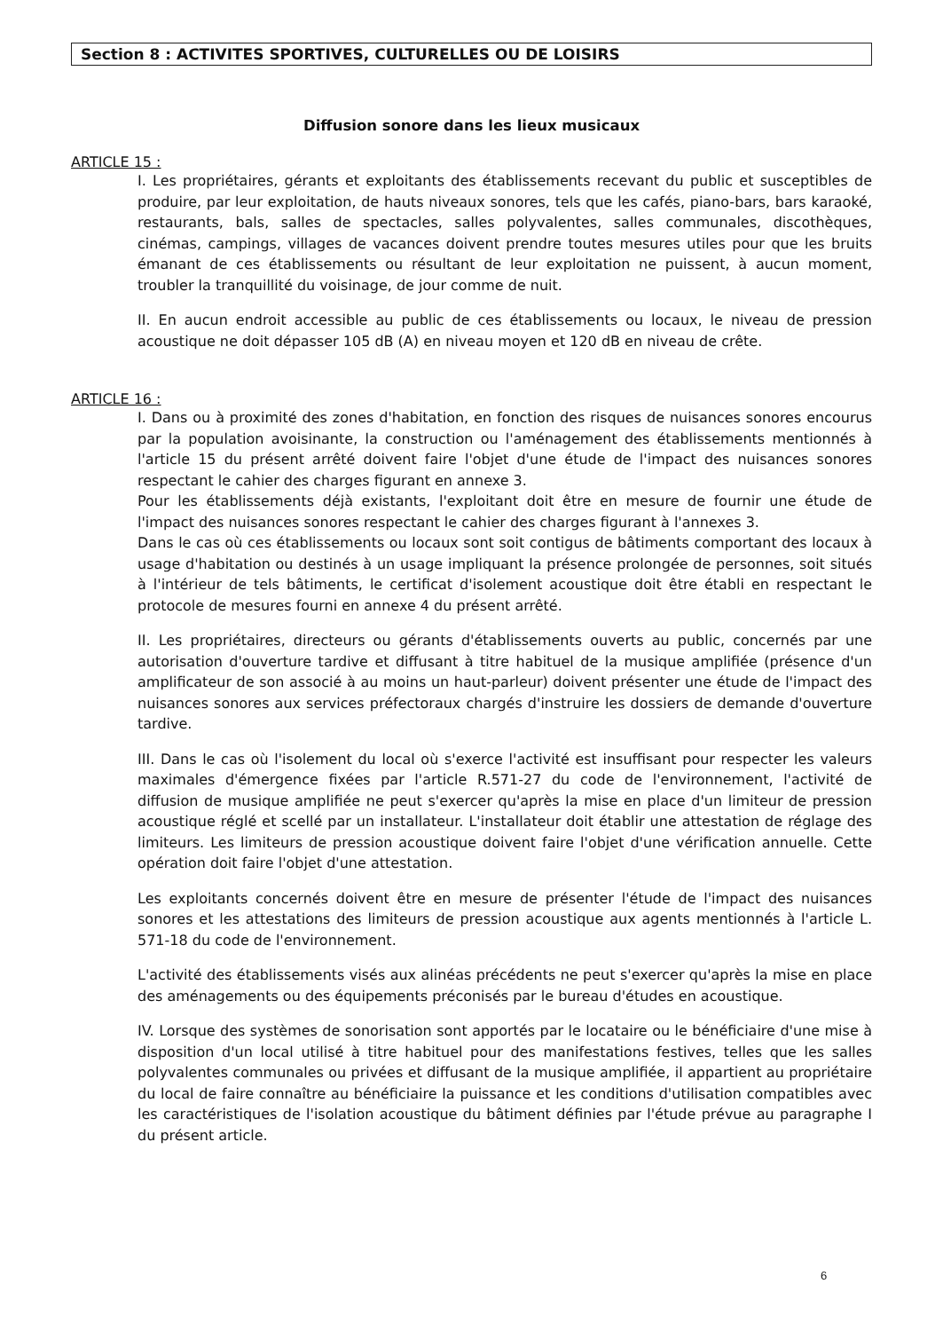Section 8 : ACTIVITES SPORTIVES, CULTURELLES OU DE LOISIRS
Diffusion sonore dans les lieux musicaux
ARTICLE 15 :
I. Les propriétaires, gérants et exploitants des établissements recevant du public et susceptibles de produire, par leur exploitation, de hauts niveaux sonores, tels que les cafés, piano-bars, bars karaoké, restaurants, bals, salles de spectacles, salles polyvalentes, salles communales, discothèques, cinémas, campings, villages de vacances doivent prendre toutes mesures utiles pour que les bruits émanant de ces établissements ou résultant de leur exploitation ne puissent, à aucun moment, troubler la tranquillité du voisinage, de jour comme de nuit.
II. En aucun endroit accessible au public de ces établissements ou locaux, le niveau de pression acoustique ne doit dépasser 105 dB (A) en niveau moyen et 120 dB en niveau de crête.
ARTICLE 16 :
I. Dans ou à proximité des zones d'habitation, en fonction des risques de nuisances sonores encourus par la population avoisinante, la construction ou l'aménagement des établissements mentionnés à l'article 15 du présent arrêté doivent faire l'objet d'une étude de l'impact des nuisances sonores respectant le cahier des charges figurant en annexe 3.
Pour les établissements déjà existants, l'exploitant doit être en mesure de fournir une étude de l'impact des nuisances sonores respectant le cahier des charges figurant à l'annexes 3.
Dans le cas où ces établissements ou locaux sont soit contigus de bâtiments comportant des locaux à usage d'habitation ou destinés à un usage impliquant la présence prolongée de personnes, soit situés à l'intérieur de tels bâtiments, le certificat d'isolement acoustique doit être établi en respectant le protocole de mesures fourni en annexe 4 du présent arrêté.
II. Les propriétaires, directeurs ou gérants d'établissements ouverts au public, concernés par une autorisation d'ouverture tardive et diffusant à titre habituel de la musique amplifiée (présence d'un amplificateur de son associé à au moins un haut-parleur) doivent présenter une étude de l'impact des nuisances sonores aux services préfectoraux chargés d'instruire les dossiers de demande d'ouverture tardive.
III. Dans le cas où l'isolement du local où s'exerce l'activité est insuffisant pour respecter les valeurs maximales d'émergence fixées par l'article R.571-27 du code de l'environnement, l'activité de diffusion de musique amplifiée ne peut s'exercer qu'après la mise en place d'un limiteur de pression acoustique réglé et scellé par un installateur. L'installateur doit établir une attestation de réglage des limiteurs. Les limiteurs de pression acoustique doivent faire l'objet d'une vérification annuelle. Cette opération doit faire l'objet d'une attestation.
Les exploitants concernés doivent être en mesure de présenter l'étude de l'impact des nuisances sonores et les attestations des limiteurs de pression acoustique aux agents mentionnés à l'article L. 571-18 du code de l'environnement.
L'activité des établissements visés aux alinéas précédents ne peut s'exercer qu'après la mise en place des aménagements ou des équipements préconisés par le bureau d'études en acoustique.
IV. Lorsque des systèmes de sonorisation sont apportés par le locataire ou le bénéficiaire d'une mise à disposition d'un local utilisé à titre habituel pour des manifestations festives, telles que les salles polyvalentes communales ou privées et diffusant de la musique amplifiée, il appartient au propriétaire du local de faire connaître au bénéficiaire la puissance et les conditions d'utilisation compatibles avec les caractéristiques de l'isolation acoustique du bâtiment définies par l'étude prévue au paragraphe I du présent article.
6